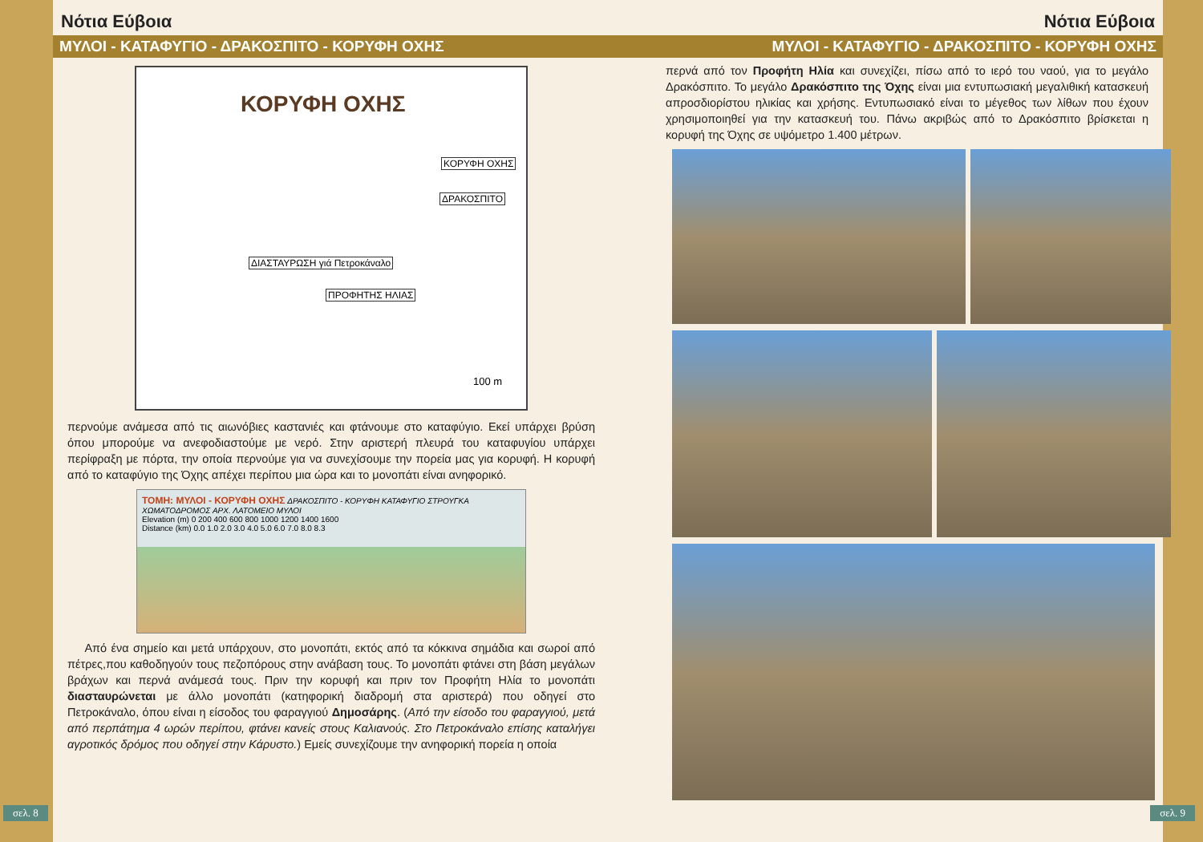Νότια Εύβοια
ΜΥΛΟΙ - ΚΑΤΑΦΥΓΙΟ - ΔΡΑΚΟΣΠΙΤΟ - ΚΟΡΥΦΗ ΟΧΗΣ
ΚΟΡΥΦΗ ΟΧΗΣ
ΚΟΡΥΦΗ ΟΧΗΣ
ΔΡΑΚΟΣΠΙΤΟ
ΔΙΑΣΤΑΥΡΩΣΗ γιά Πετροκάναλο
ΠΡΟΦΗΤΗΣ ΗΛΙΑΣ
100 m
περνούμε ανάμεσα από τις αιωνόβιες καστανιές και φτάνουμε στο καταφύγιο. Εκεί υπάρχει βρύση όπου μπορούμε να ανεφοδιαστούμε με νερό. Στην αριστερή πλευρά του καταφυγίου υπάρχει περίφραξη με πόρτα, την οποία περνούμε για να συνεχίσουμε την πορεία μας για κορυφή. Η κορυφή από το καταφύγιο της Όχης απέχει περίπου μια ώρα και το μονοπάτι είναι ανηφορικό.
ΤΟΜΗ: ΜΥΛΟΙ - ΚΟΡΥΦΗ ΟΧΗΣ ΔΡΑΚΟΣΠΙΤΟ - ΚΟΡΥΦΗ ΚΑΤΑΦΥΓΙΟ ΣΤΡΟΥΓΚΑ ΧΩΜΑΤΟΔΡΟΜΟΣ ΑΡΧ. ΛΑΤΟΜΕΙΟ ΜΥΛΟΙ
Elevation (m) 0 200 400 600 800 1000 1200 1400 1600
Distance (km) 0.0 1.0 2.0 3.0 4.0 5.0 6.0 7.0 8.0 8.3
Από ένα σημείο και μετά υπάρχουν, στο μονοπάτι, εκτός από τα κόκκινα σημάδια και σωροί από πέτρες,που καθοδηγούν τους πεζοπόρους στην ανάβαση τους. Το μονοπάτι φτάνει στη βάση μεγάλων βράχων και περνά ανάμεσά τους. Πριν την κορυφή και πριν τον Προφήτη Ηλία το μονοπάτι διασταυρώνεται με άλλο μονοπάτι (κατηφορική διαδρομή στα αριστερά) που οδηγεί στο Πετροκάναλο, όπου είναι η είσοδος του φαραγγιού Δημοσάρης. (Από την είσοδο του φαραγγιού, μετά από περπάτημα 4 ωρών περίπου, φτάνει κανείς στους Καλιανούς. Στο Πετροκάναλο επίσης καταλήγει αγροτικός δρόμος που οδηγεί στην Κάρυστο.) Εμείς συνεχίζουμε την ανηφορική πορεία η οποία
σελ. 8
Νότια Εύβοια
ΜΥΛΟΙ - ΚΑΤΑΦΥΓΙΟ - ΔΡΑΚΟΣΠΙΤΟ - ΚΟΡΥΦΗ ΟΧΗΣ
περνά από τον Προφήτη Ηλία και συνεχίζει, πίσω από το ιερό του ναού, για το μεγάλο Δρακόσπιτο. Το μεγάλο Δρακόσπιτο της Όχης είναι μια εντυπωσιακή μεγαλιθική κατασκευή απροσδιορίστου ηλικίας και χρήσης. Εντυπωσιακό είναι το μέγεθος των λίθων που έχουν χρησιμοποιηθεί για την κατασκευή του. Πάνω ακριβώς από το Δρακόσπιτο βρίσκεται η κορυφή της Όχης σε υψόμετρο 1.400 μέτρων.
σελ. 9